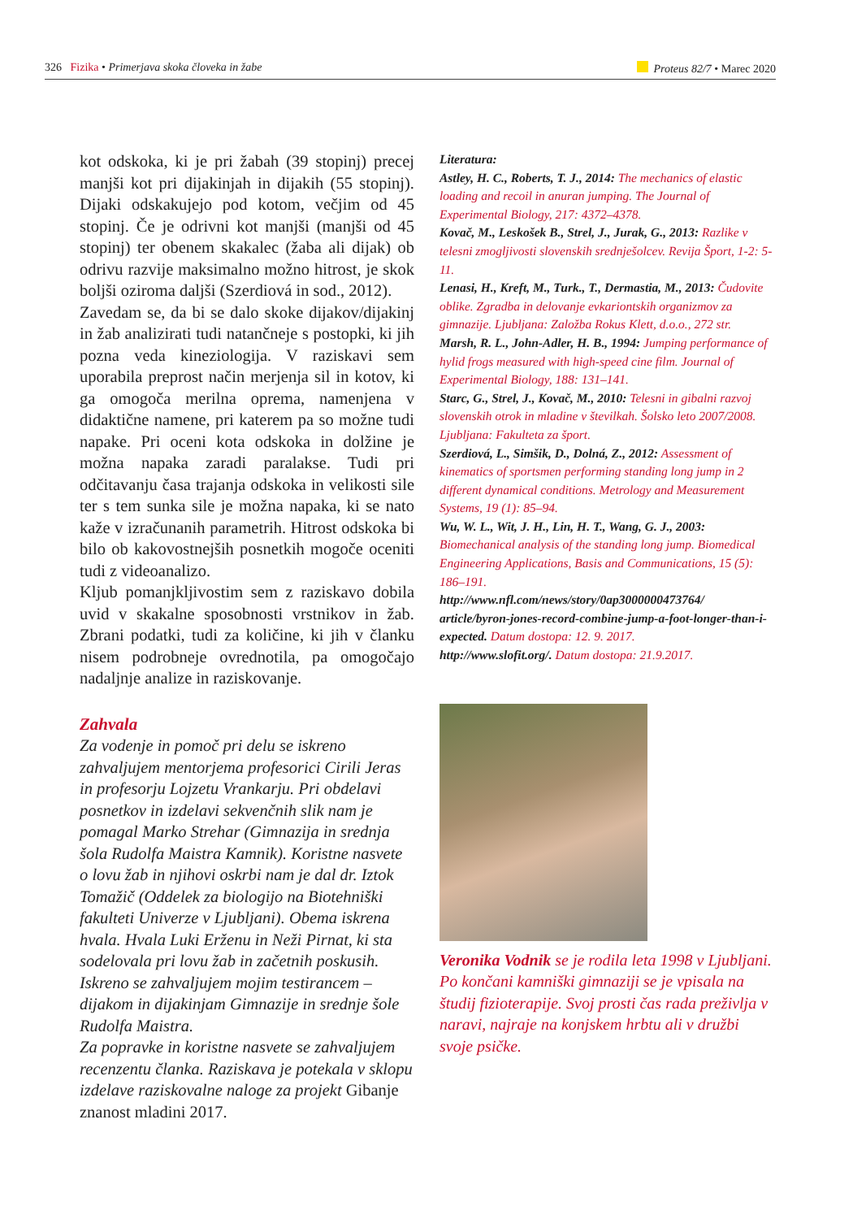326 Fizika • Primerjava skoka človeka in žabe Proteus 82/7 • Marec 2020
kot odskoka, ki je pri žabah (39 stopinj) precej manjši kot pri dijakinjah in dijakih (55 stopinj). Dijaki odskakujejo pod kotom, večjim od 45 stopinj. Če je odrivni kot manjši (manjši od 45 stopinj) ter obenem skakalec (žaba ali dijak) ob odrivu razvije maksimalno možno hitrost, je skok boljši oziroma daljši (Szerdiová in sod., 2012).
Zavedam se, da bi se dalo skoke dijakov/dijakinj in žab analizirati tudi natančneje s postopki, ki jih pozna veda kineziologija. V raziskavi sem uporabila preprost način merjenja sil in kotov, ki ga omogoča merilna oprema, namenjena v didaktične namene, pri katerem pa so možne tudi napake. Pri oceni kota odskoka in dolžine je možna napaka zaradi paralakse. Tudi pri odčitavanju časa trajanja odskoka in velikosti sile ter s tem sunka sile je možna napaka, ki se nato kaže v izračunanih parametrih. Hitrost odskoka bi bilo ob kakovostnejših posnetkih mogoče oceniti tudi z videoanalizo.
Kljub pomanjkljivostim sem z raziskavo dobila uvid v skakalne sposobnosti vrstnikov in žab. Zbrani podatki, tudi za količine, ki jih v članku nisem podrobneje ovrednotila, pa omogočajo nadaljnje analize in raziskovanje.
Zahvala
Za vodenje in pomoč pri delu se iskreno zahvaljujem mentorjema profesorici Cirili Jeras in profesorju Lojzetu Vrankarju. Pri obdelavi posnetkov in izdelavi sekvenčnih slik nam je pomagal Marko Strehar (Gimnazija in srednja šola Rudolfa Maistra Kamnik). Koristne nasvete o lovu žab in njihovi oskrbi nam je dal dr. Iztok Tomažič (Oddelek za biologijo na Biotehniški fakulteti Univerze v Ljubljani). Obema iskrena hvala. Hvala Luki Erženu in Neži Pirnat, ki sta sodelovala pri lovu žab in začetnih poskusih. Iskreno se zahvaljujem mojim testirancem – dijakom in dijakinjam Gimnazije in srednje šole Rudolfa Maistra.
Za popravke in koristne nasvete se zahvaljujem recenzentu članka. Raziskava je potekala v sklopu izdelave raziskovalne naloge za projekt Gibanje znanost mladini 2017.
Literatura:
Astley, H. C., Roberts, T. J., 2014: The mechanics of elastic loading and recoil in anuran jumping. The Journal of Experimental Biology, 217: 4372–4378.
Kovač, M., Leskošek B., Strel, J., Jurak, G., 2013: Razlike v telesni zmogljivosti slovenskih srednješolcev. Revija Šport, 1-2: 5-11.
Lenasi, H., Kreft, M., Turk., T., Dermastia, M., 2013: Čudovite oblike. Zgradba in delovanje evkariontskih organizmov za gimnazije. Ljubljana: Založba Rokus Klett, d.o.o., 272 str.
Marsh, R. L., John-Adler, H. B., 1994: Jumping performance of hylid frogs measured with high-speed cine film. Journal of Experimental Biology, 188: 131–141.
Starc, G., Strel, J., Kovač, M., 2010: Telesni in gibalni razvoj slovenskih otrok in mladine v številkah. Šolsko leto 2007/2008. Ljubljana: Fakulteta za šport.
Szerdiová, L., Simšik, D., Dolná, Z., 2012: Assessment of kinematics of sportsmen performing standing long jump in 2 different dynamical conditions. Metrology and Measurement Systems, 19 (1): 85–94.
Wu, W. L., Wit, J. H., Lin, H. T., Wang, G. J., 2003: Biomechanical analysis of the standing long jump. Biomedical Engineering Applications, Basis and Communications, 15 (5): 186–191.
http://www.nfl.com/news/story/0ap3000000473764/ article/byron-jones-record-combine-jump-a-foot-longer-than-i-expected. Datum dostopa: 12. 9. 2017.
http://www.slofit.org/. Datum dostopa: 21.9.2017.
Veronika Vodnik se je rodila leta 1998 v Ljubljani. Po končani kamniški gimnaziji se je vpisala na študij fizioterapije. Svoj prosti čas rada preživlja v naravi, najraje na konjskem hrbtu ali v družbi svoje psičke.